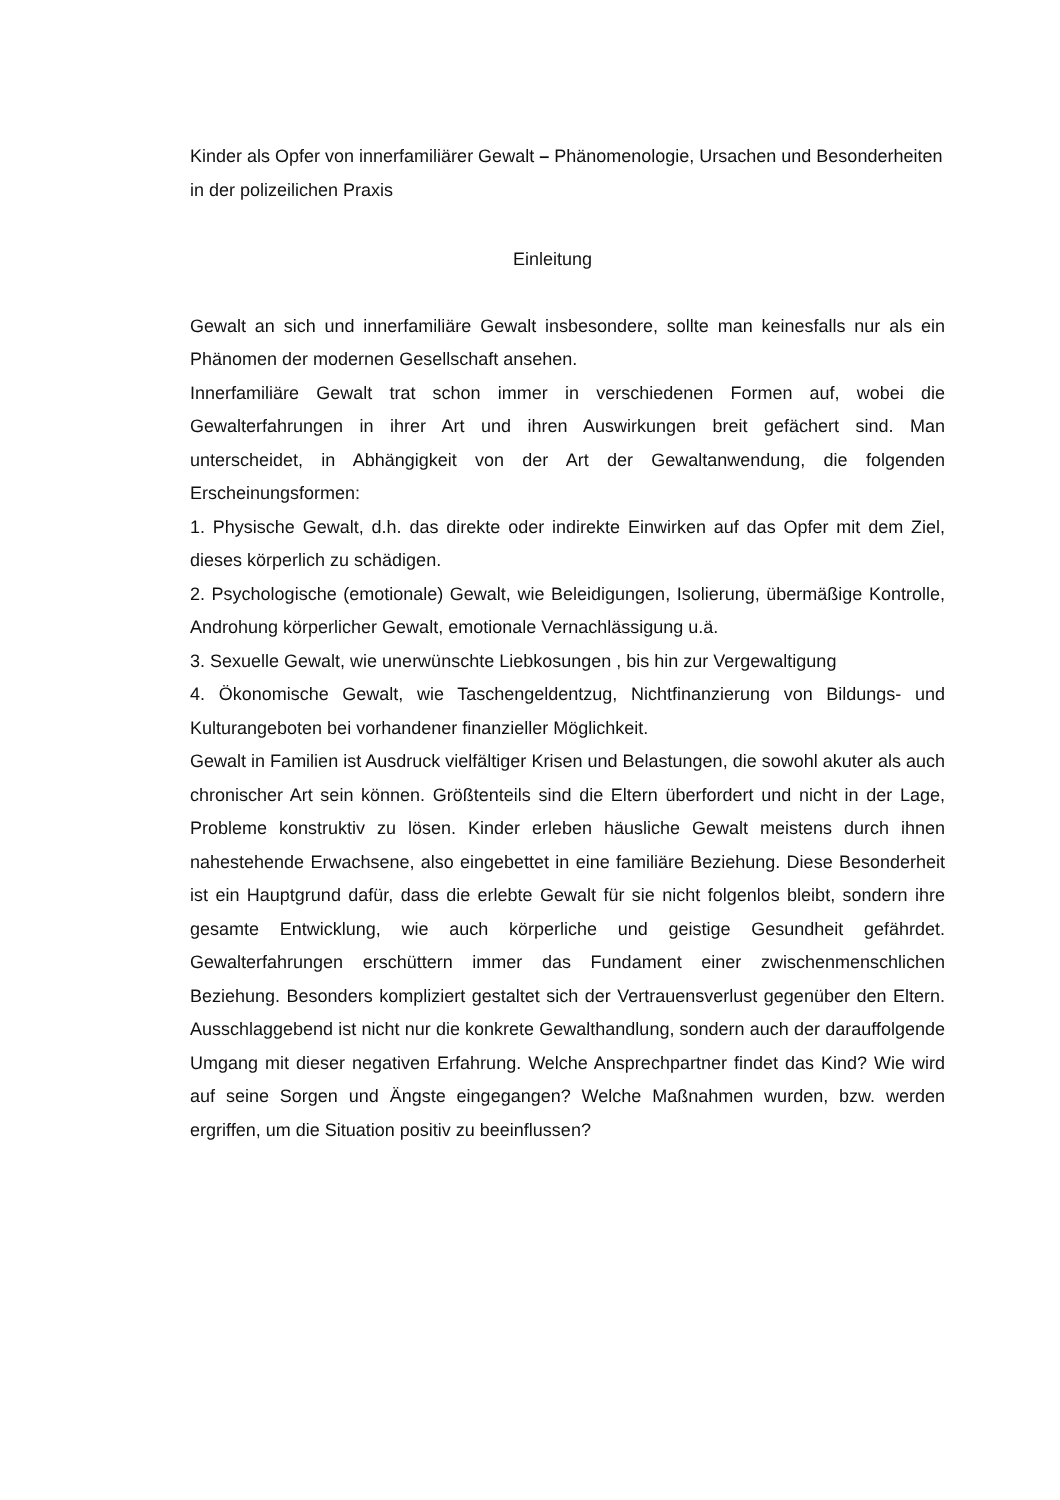Kinder als Opfer von innerfamiliärer Gewalt – Phänomenologie, Ursachen und Besonderheiten in der polizeilichen Praxis
Einleitung
Gewalt an sich und innerfamiliäre Gewalt insbesondere, sollte man keinesfalls nur als ein Phänomen der modernen Gesellschaft ansehen.
Innerfamiliäre Gewalt trat schon immer in verschiedenen Formen auf, wobei die Gewalterfahrungen in ihrer Art und ihren Auswirkungen breit gefächert sind. Man unterscheidet, in Abhängigkeit von der Art der Gewaltanwendung, die folgenden Erscheinungsformen:
1. Physische Gewalt, d.h. das direkte oder indirekte Einwirken auf das Opfer mit dem Ziel, dieses körperlich zu schädigen.
2. Psychologische (emotionale) Gewalt, wie Beleidigungen, Isolierung, übermäßige Kontrolle, Androhung körperlicher Gewalt, emotionale Vernachlässigung u.ä.
3. Sexuelle Gewalt, wie unerwünschte Liebkosungen , bis hin zur Vergewaltigung
4. Ökonomische Gewalt, wie Taschengeldentzug, Nichtfinanzierung von Bildungs- und Kulturangeboten bei vorhandener finanzieller Möglichkeit.
Gewalt in Familien ist Ausdruck vielfältiger Krisen und Belastungen, die sowohl akuter als auch chronischer Art sein können. Größtenteils sind die Eltern überfordert und nicht in der Lage, Probleme konstruktiv zu lösen. Kinder erleben häusliche Gewalt meistens durch ihnen nahestehende Erwachsene, also eingebettet in eine familiäre Beziehung. Diese Besonderheit ist ein Hauptgrund dafür, dass die erlebte Gewalt für sie nicht folgenlos bleibt, sondern ihre gesamte Entwicklung, wie auch körperliche und geistige Gesundheit gefährdet. Gewalterfahrungen erschüttern immer das Fundament einer zwischenmenschlichen Beziehung. Besonders kompliziert gestaltet sich der Vertrauensverlust gegenüber den Eltern. Ausschlaggebend ist nicht nur die konkrete Gewalthandlung, sondern auch der darauffolgende Umgang mit dieser negativen Erfahrung. Welche Ansprechpartner findet das Kind? Wie wird auf seine Sorgen und Ängste eingegangen? Welche Maßnahmen wurden, bzw. werden ergriffen, um die Situation positiv zu beeinflussen?